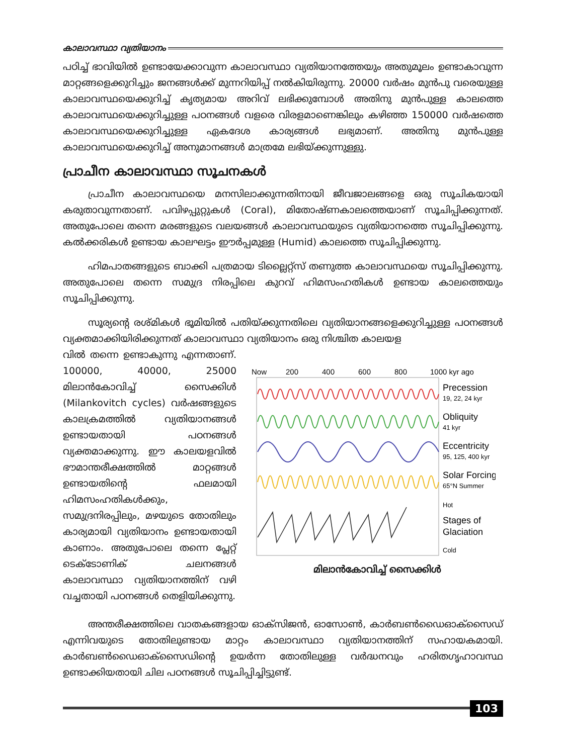കാലാവസ്ഥാ വ്യതിയാനം
പഠിച്ച് ഭാവിയിൽ ഉണ്ടായേക്കാവുന്ന കാലാവസ്ഥാ വ്യതിയാനത്തേയും അതുമൂലം ഉണ്ടാകാവുന്ന മാറ്റങ്ങളെക്കുറിച്ചും ജനങ്ങൾക്ക് മുന്നറിയിപ്പ് നൽകിയിരുന്നു. 20000 വർഷം മുൻപു വരെയുള്ള കാലാവസ്ഥയെക്കുറിച്ച് കൃത്യമായ അറിവ് ലഭിക്കുമ്പോൾ അതിനു മുൻപുള്ള കാലത്തെ കാലാവസ്ഥയെക്കുറിച്ചുള്ള പഠനങ്ങൾ വളരെ വിരളമാണെങ്കിലും കഴിഞ്ഞ 150000 വർഷത്തെ കാലാവസ്ഥയെക്കുറിച്ചുള്ള ഏകദേശ കാര്യങ്ങൾ ലഭ്യമാണ്. അതിനു മുൻപുള്ള കാലാവസ്ഥയെക്കുറിച്ച് അനുമാനങ്ങൾ മാത്രമേ ലഭിയ്ക്കുന്നുള്ളു.
പ്രാചീന കാലാവസ്ഥാ സൂചനകൾ
പ്രാചീന കാലാവസ്ഥയെ മനസിലാക്കുന്നതിനായി ജീവജാലങ്ങളെ ഒരു സൂചികയായി കരുതാവുന്നതാണ്. പവിഴപ്പുറ്റുകൾ (Coral), മിതോഷ്ണകാലത്തെയാണ് സൂചിപ്പിക്കുന്നത്. അതുപോലെ തന്നെ മരങ്ങളുടെ വലയങ്ങൾ കാലാവസ്ഥയുടെ വ്യതിയാനത്തെ സൂചിപ്പിക്കുന്നു. കൽക്കരികൾ ഉണ്ടായ കാലഘട്ടം ഈർപ്പമുള്ള (Humid) കാലത്തെ സൂചിപ്പിക്കുന്നു.
ഹിമപാതങ്ങളുടെ ബാക്കി പത്രമായ ടില്ലൈറ്റ്സ് തണുത്ത കാലാവസ്ഥയെ സൂചിപ്പിക്കുന്നു. അതുപോലെ തന്നെ സമുദ്ര നിരപ്പിലെ കുറവ് ഹിമസംഹതികൾ ഉണ്ടായ കാലത്തെയും സൂചിപ്പിക്കുന്നു.
സൂര്യന്റെ രശ്മികൾ ഭൂമിയിൽ പതിയ്ക്കുന്നതിലെ വ്യതിയാനങ്ങളെക്കുറിച്ചുള്ള പഠനങ്ങൾ വ്യക്തമാക്കിയിരിക്കുന്നത് കാലാവസ്ഥാ വ്യതിയാനം ഒരു നിശ്ചിത കാലയള
വിൽ തന്നെ ഉണ്ടാകുന്നു എന്നതാണ്. 100000, 40000, 25000 മിലാൻകോവിച്ച് സൈക്കിൾ (Milankovitch cycles) വർഷങ്ങളുടെ കാലക്രമത്തിൽ വ്യതിയാനങ്ങൾ ഉണ്ടായതായി പഠനങ്ങൾ വ്യക്തമാക്കുന്നു. ഈ കാലയളവിൽ ഭൗമാന്തരീക്ഷത്തിൽ മാറ്റങ്ങൾ ഉണ്ടായതിന്റെ ഫലമായി ഹിമസംഹതികൾക്കും, സമുദ്രനിരപ്പിലും, മഴയുടെ തോതിലും കാര്യമായി വ്യതിയാനം ഉണ്ടായതായി കാണാം. അതുപോലെ തന്നെ പ്ലേറ്റ് ടെക്ടോണിക് ചലനങ്ങൾ കാലാവസ്ഥാ വ്യതിയാനത്തിന് വഴി വച്ചതായി പഠനങ്ങൾ തെളിയിക്കുന്നു.
Now
200
400
600
800
1000 kyr ago
Precession
19, 22, 24 kyr
Obliquity
41 kyr
Eccentricity
95, 125, 400 kyr
Solar Forcing
65°N Summer
Hot
Stages of
Glaciation
Cold
മിലാൻകോവിച്ച് സൈക്കിൾ
അന്തരീക്ഷത്തിലെ വാതകങ്ങളായ ഓക്സിജൻ, ഓസോൺ, കാർബൺഡൈഓക്സൈഡ് എന്നിവയുടെ തോതിലുണ്ടായ മാറ്റം കാലാവസ്ഥാ വ്യതിയാനത്തിന് സഹായകമായി. കാർബൺഡൈഓക്സൈഡിന്റെ ഉയർന്ന തോതിലുള്ള വർദ്ധനവും ഹരിതഗൃഹാവസ്ഥ ഉണ്ടാക്കിയതായി ചില പഠനങ്ങൾ സൂചിപ്പിച്ചിട്ടുണ്ട്.
103